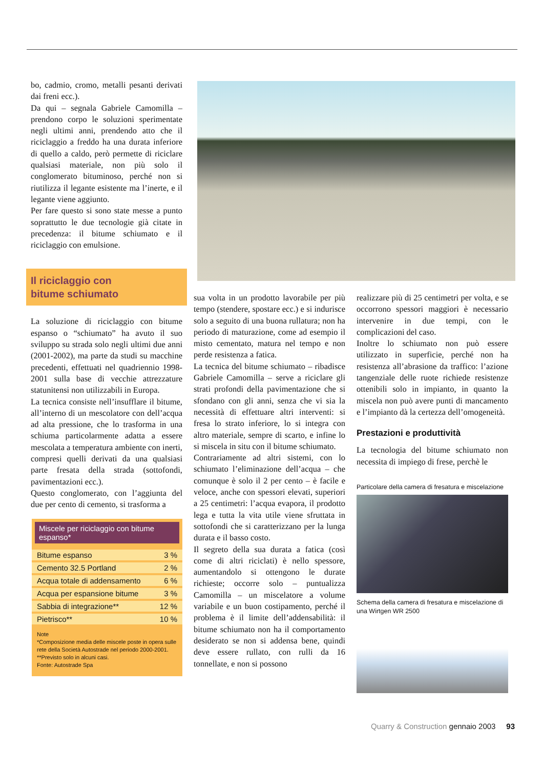bo, cadmio, cromo, metalli pesanti derivati dai freni ecc.).
Da qui – segnala Gabriele Camomilla – prendono corpo le soluzioni sperimentate negli ultimi anni, prendendo atto che il riciclaggio a freddo ha una durata inferiore di quello a caldo, però permette di riciclare qualsiasi materiale, non più solo il conglomerato bituminoso, perché non si riutilizza il legante esistente ma l’inerte, e il legante viene aggiunto.
Per fare questo si sono state messe a punto soprattutto le due tecnologie già citate in precedenza: il bitume schiumato e il riciclaggio con emulsione.
Il riciclaggio con
bitume schiumato
La soluzione di riciclaggio con bitume espanso o “schiumato” ha avuto il suo sviluppo su strada solo negli ultimi due anni (2001-2002), ma parte da studi su macchine precedenti, effettuati nel quadriennio 1998-2001 sulla base di vecchie attrezzature statunitensi non utilizzabili in Europa.
La tecnica consiste nell’insufflare il bitume, all’interno di un mescolatore con dell’acqua ad alta pressione, che lo trasforma in una schiuma particolarmente adatta a essere mescolata a temperatura ambiente con inerti, compresi quelli derivati da una qualsiasi parte fresata della strada (sottofondi, pavimentazioni ecc.).
Questo conglomerato, con l’aggiunta del due per cento di cemento, si trasforma a
Miscele per riciclaggio con bitume espanso*
| Bitume espanso | 3 % |
| Cemento 32.5 Portland | 2 % |
| Acqua totale di addensamento | 6 % |
| Acqua per espansione bitume | 3 % |
| Sabbia di integrazione** | 12 % |
| Pietrisco** | 10 % |
Note
*Composizione media delle miscele poste in opera sulle rete della Società Autostrade nel periodo 2000-2001.
**Previsto solo in alcuni casi.
Fonte: Autostrade Spa
sua volta in un prodotto lavorabile per più tempo (stendere, spostare ecc.) e si indurisce solo a seguito di una buona rullatura; non ha periodo di maturazione, come ad esempio il misto cementato, matura nel tempo e non perde resistenza a fatica.
La tecnica del bitume schiumato – ribadisce Gabriele Camomilla – serve a riciclare gli strati profondi della pavimentazione che si sfondano con gli anni, senza che vi sia la necessità di effettuare altri interventi: si fresa lo strato inferiore, lo si integra con altro materiale, sempre di scarto, e infine lo si miscela in situ con il bitume schiumato.
Contrariamente ad altri sistemi, con lo schiumato l’eliminazione dell’acqua – che comunque è solo il 2 per cento – è facile e veloce, anche con spessori elevati, superiori a 25 centimetri: l’acqua evapora, il prodotto lega e tutta la vita utile viene sfruttata in sottofondi che si caratterizzano per la lunga durata e il basso costo.
Il segreto della sua durata a fatica (così come di altri riciclati) è nello spessore, aumentandolo si ottengono le durate richieste; occorre solo – puntualizza Camomilla – un miscelatore a volume variabile e un buon costipamento, perché il problema è il limite dell’addensabilità: il bitume schiumato non ha il comportamento desiderato se non si addensa bene, quindi deve essere rullato, con rulli da 16 tonnellate, e non si possono
realizzare più di 25 centimetri per volta, e se occorrono spessori maggiori è necessario intervenire in due tempi, con le complicazioni del caso.
Inoltre lo schiumato non può essere utilizzato in superficie, perché non ha resistenza all’abrasione da traffico: l’azione tangenziale delle ruote richiede resistenze ottenibili solo in impianto, in quanto la miscela non può avere punti di mancamento e l’impianto dà la certezza dell’omogeneità.
Prestazioni e produttività
La tecnologia del bitume schiumato non necessita di impiego di frese, perchè le
Particolare della camera di fresatura e miscelazione
Schema della camera di fresatura e miscelazione di una Wirtgen WR 2500
Quarry & Construction gennaio 2003 93